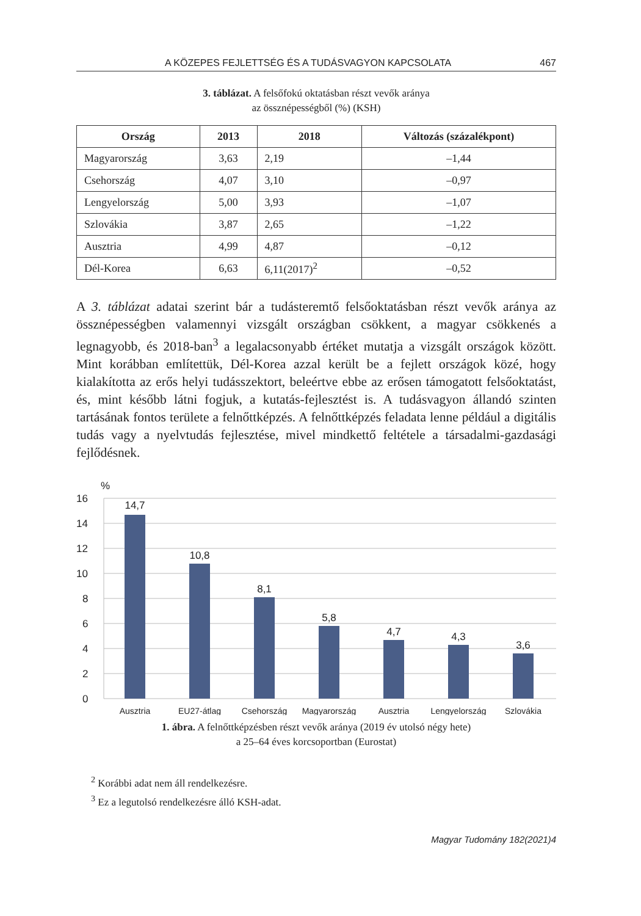A KÖZEPES FEJLETTSÉG ÉS A TUDÁSVAGYON KAPCSOLATA 467
3. táblázat. A felsőfokú oktatásban részt vevők aránya
az össznépességből (%) (KSH)
| Ország | 2013 | 2018 | Változás (százalékpont) |
| --- | --- | --- | --- |
| Magyarország | 3,63 | 2,19 | –1,44 |
| Csehország | 4,07 | 3,10 | –0,97 |
| Lengyelország | 5,00 | 3,93 | –1,07 |
| Szlovákia | 3,87 | 2,65 | –1,22 |
| Ausztria | 4,99 | 4,87 | –0,12 |
| Dél-Korea | 6,63 | 6,11(2017)<sup>2</sup> | –0,52 |
A 3. táblázat adatai szerint bár a tudásteremtő felsőoktatásban részt vevők aránya az össznépességben valamennyi vizsgált országban csökkent, a magyar csökkenés a legnagyobb, és 2018-ban<sup>3</sup> a legalacsonyabb értéket mutatja a vizsgált országok között. Mint korábban említettük, Dél-Korea azzal került be a fejlett országok közé, hogy kialakította az erős helyi tudásszektort, beleértve ebbe az erősen támogatott felsőoktatást, és, mint később látni fogjuk, a kutatás-fejlesztést is. A tudásvagyon állandó szinten tartásának fontos területe a felnőttképzés. A felnőttképzés feladata lenne például a digitális tudás vagy a nyelvtudás fejlesztése, mivel mindkettő feltétele a társadalmi-gazdasági fejlődésnek.
%
16
14
12
10
8
6
4
2
0
14,7
10,8
8,1
5,8
4,7
4,3
3,6
Ausztria
EU27-átlag
Csehország
Magyarország
Ausztria
Lengyelország
Szlovákia
1. ábra. A felnőttképzésben részt vevők aránya (2019 év utolsó négy hete)
a 25–64 éves korcsoportban (Eurostat)
<sup>2</sup> Korábbi adat nem áll rendelkezésre.
<sup>3</sup> Ez a legutolsó rendelkezésre álló KSH-adat.
Magyar Tudomány 182(2021)4